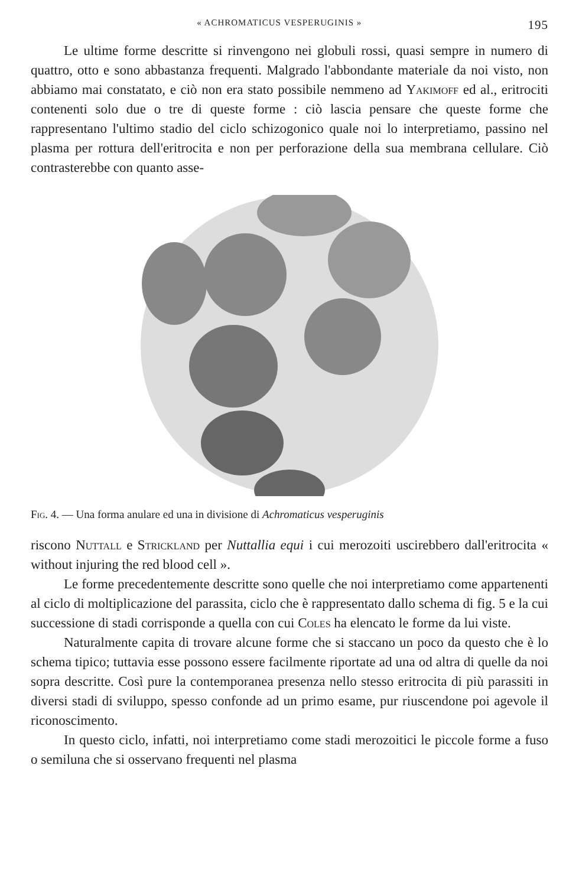« ACHROMATICUS VESPERUGINIS » 195
Le ultime forme descritte si rinvengono nei globuli rossi, quasi sempre in numero di quattro, otto e sono abbastanza frequenti. Malgrado l'abbondante materiale da noi visto, non abbiamo mai constatato, e ciò non era stato possibile nemmeno ad Yakimoff ed al., eritrociti contenenti solo due o tre di queste forme : ciò lascia pensare che queste forme che rappresentano l'ultimo stadio del ciclo schizogonico quale noi lo interpretiamo, passino nel plasma per rottura dell'eritrocita e non per perforazione della sua membrana cellulare. Ciò contrasterebbe con quanto asse-
Fig. 4. — Una forma anulare ed una in divisione di Achromaticus vesperuginis
riscono Nuttall e Strickland per Nuttallia equi i cui merozoiti uscirebbero dall'eritrocita « without injuring the red blood cell ».
Le forme precedentemente descritte sono quelle che noi interpretiamo come appartenenti al ciclo di moltiplicazione del parassita, ciclo che è rappresentato dallo schema di fig. 5 e la cui successione di stadi corrisponde a quella con cui Coles ha elencato le forme da lui viste.
Naturalmente capita di trovare alcune forme che si staccano un poco da questo che è lo schema tipico; tuttavia esse possono essere facilmente riportate ad una od altra di quelle da noi sopra descritte. Così pure la contemporanea presenza nello stesso eritrocita di più parassiti in diversi stadi di sviluppo, spesso confonde ad un primo esame, pur riuscendone poi agevole il riconoscimento.
In questo ciclo, infatti, noi interpretiamo come stadi merozoitici le piccole forme a fuso o semiluna che si osservano frequenti nel plasma